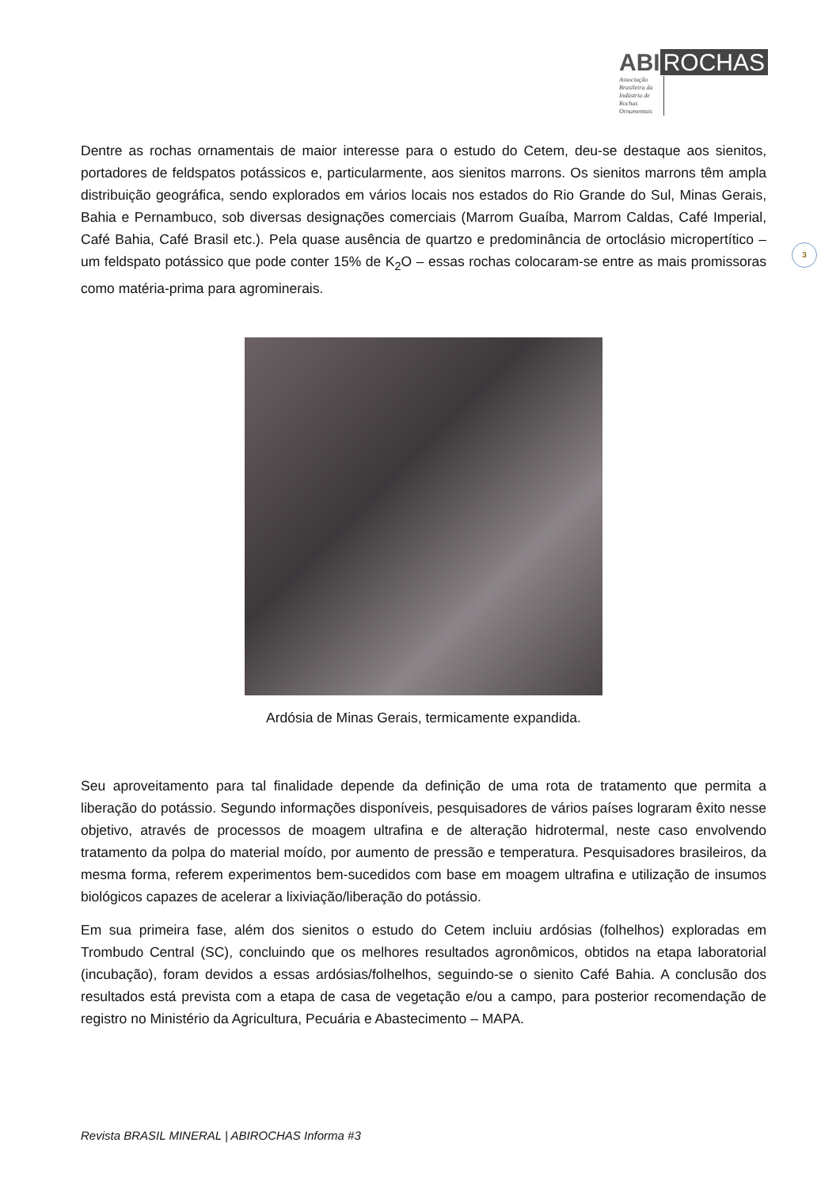ABI ROCHAS
Associação Brasileira da Indústria de Rochas Ornamentais
3
Dentre as rochas ornamentais de maior interesse para o estudo do Cetem, deu-se destaque aos sienitos, portadores de feldspatos potássicos e, particularmente, aos sienitos marrons. Os sienitos marrons têm ampla distribuição geográfica, sendo explorados em vários locais nos estados do Rio Grande do Sul, Minas Gerais, Bahia e Pernambuco, sob diversas designações comerciais (Marrom Guaíba, Marrom Caldas, Café Imperial, Café Bahia, Café Brasil etc.). Pela quase ausência de quartzo e predominância de ortoclásio micropertítico – um feldspato potássico que pode conter 15% de K<sub>2</sub>O – essas rochas colocaram-se entre as mais promissoras como matéria-prima para agrominerais.
Ardósia de Minas Gerais, termicamente expandida.
Seu aproveitamento para tal finalidade depende da definição de uma rota de tratamento que permita a liberação do potássio. Segundo informações disponíveis, pesquisadores de vários países lograram êxito nesse objetivo, através de processos de moagem ultrafina e de alteração hidrotermal, neste caso envolvendo tratamento da polpa do material moído, por aumento de pressão e temperatura. Pesquisadores brasileiros, da mesma forma, referem experimentos bem-sucedidos com base em moagem ultrafina e utilização de insumos biológicos capazes de acelerar a lixiviação/liberação do potássio.
Em sua primeira fase, além dos sienitos o estudo do Cetem incluiu ardósias (folhelhos) exploradas em Trombudo Central (SC), concluindo que os melhores resultados agronômicos, obtidos na etapa laboratorial (incubação), foram devidos a essas ardósias/folhelhos, seguindo-se o sienito Café Bahia. A conclusão dos resultados está prevista com a etapa de casa de vegetação e/ou a campo, para posterior recomendação de registro no Ministério da Agricultura, Pecuária e Abastecimento – MAPA.
Revista BRASIL MINERAL | ABIROCHAS Informa #3